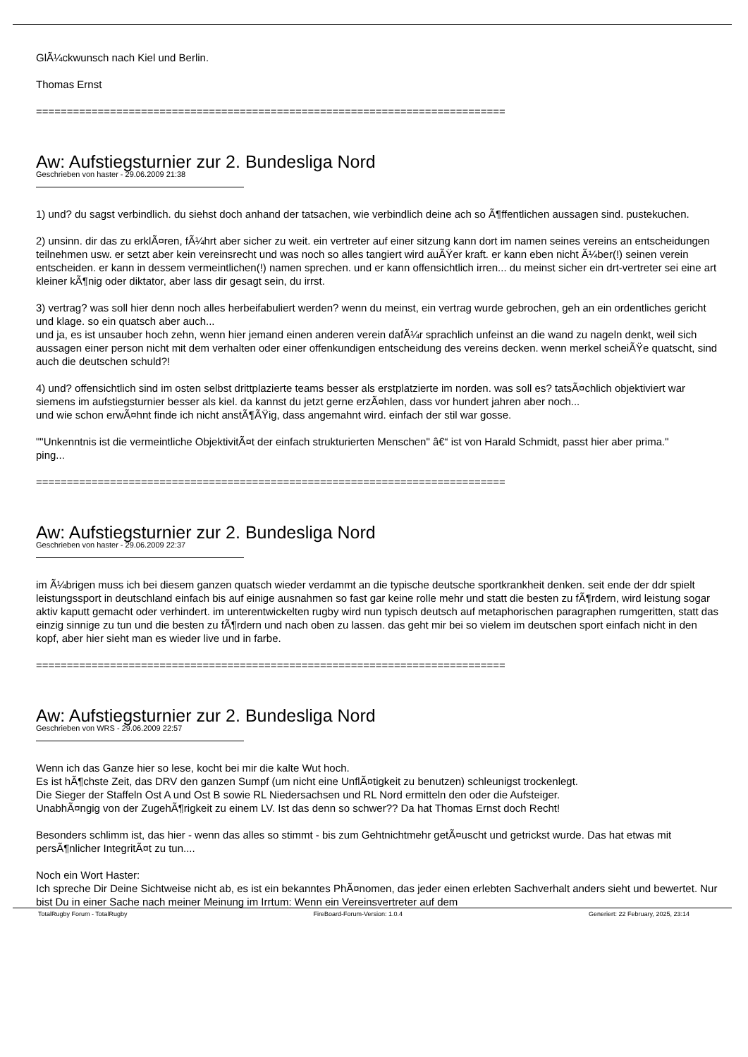GlÃ¼ckwunsch nach Kiel und Berlin.
Thomas Ernst
============================================================================
Aw: Aufstiegsturnier zur 2. Bundesliga Nord
Geschrieben von haster - 29.06.2009 21:38
1) und? du sagst verbindlich. du siehst doch anhand der tatsachen, wie verbindlich deine ach so Ã¶ffentlichen aussagen sind. pustekuchen.
2) unsinn. dir das zu erklÃ¤ren, fÃ¼hrt aber sicher zu weit. ein vertreter auf einer sitzung kann dort im namen seines vereins an entscheidungen teilnehmen usw. er setzt aber kein vereinsrecht und was noch so alles tangiert wird auÃŸer kraft. er kann eben nicht Ã¼ber(!) seinen verein entscheiden. er kann in dessem vermeintlichen(!) namen sprechen. und er kann offensichtlich irren... du meinst sicher ein drt-vertreter sei eine art kleiner kÃ¶nig oder diktator, aber lass dir gesagt sein, du irrst.
3) vertrag? was soll hier denn noch alles herbeifabuliert werden? wenn du meinst, ein vertrag wurde gebrochen, geh an ein ordentliches gericht und klage. so ein quatsch aber auch...
und ja, es ist unsauber hoch zehn, wenn hier jemand einen anderen verein dafÃ¼r sprachlich unfeinst an die wand zu nageln denkt, weil sich aussagen einer person nicht mit dem verhalten oder einer offenkundigen entscheidung des vereins decken. wenn merkel scheiÃŸe quatscht, sind auch die deutschen schuld?!
4) und? offensichtlich sind im osten selbst drittplazierte teams besser als erstplatzierte im norden. was soll es? tatsÃ¤chlich objektiviert war siemens im aufstiegsturnier besser als kiel. da kannst du jetzt gerne erzÃ¤hlen, dass vor hundert jahren aber noch...
und wie schon erwÃ¤hnt finde ich nicht anstÃ¶ÃŸig, dass angemahnt wird. einfach der stil war gosse.
""Unkenntnis ist die vermeintliche ObjektivitÃ¤t der einfach strukturierten Menschen" â€“ ist von Harald Schmidt, passt hier aber prima."
ping...
============================================================================
Aw: Aufstiegsturnier zur 2. Bundesliga Nord
Geschrieben von haster - 29.06.2009 22:37
im Ã¼brigen muss ich bei diesem ganzen quatsch wieder verdammt an die typische deutsche sportkrankheit denken. seit ende der ddr spielt leistungssport in deutschland einfach bis auf einige ausnahmen so fast gar keine rolle mehr und statt die besten zu fÃ¶rdern, wird leistung sogar aktiv kaputt gemacht oder verhindert. im unterentwickelten rugby wird nun typisch deutsch auf metaphorischen paragraphen rumgeritten, statt das einzig sinnige zu tun und die besten zu fÃ¶rdern und nach oben zu lassen. das geht mir bei so vielem im deutschen sport einfach nicht in den kopf, aber hier sieht man es wieder live und in farbe.
============================================================================
Aw: Aufstiegsturnier zur 2. Bundesliga Nord
Geschrieben von WRS - 29.06.2009 22:57
Wenn ich das Ganze hier so lese, kocht bei mir die kalte Wut hoch.
Es ist hÃ¶chste Zeit, das DRV den ganzen Sumpf (um nicht eine UnflÃ¤tigkeit zu benutzen) schleunigst trockenlegt.
Die Sieger der Staffeln Ost A und Ost B sowie RL Niedersachsen und RL Nord ermitteln den oder die Aufsteiger.
UnabhÃ¤ngig von der ZugehÃ¶rigkeit zu einem LV. Ist das denn so schwer?? Da hat Thomas Ernst doch Recht!
Besonders schlimm ist, das hier - wenn das alles so stimmt - bis zum Gehtnichtmehr getÃ¤uscht und getrickst wurde. Das hat etwas mit persÃ¶nlicher IntegritÃ¤t zu tun....
Noch ein Wort Haster:
Ich spreche Dir Deine Sichtweise nicht ab, es ist ein bekanntes PhÃ¤nomen, das jeder einen erlebten Sachverhalt anders sieht und bewertet. Nur bist Du in einer Sache nach meiner Meinung im Irrtum: Wenn ein Vereinsvertreter auf dem
TotalRugby Forum - TotalRugby FireBoard-Forum-Version: 1.0.4 Generiert: 22 February, 2025, 23:14